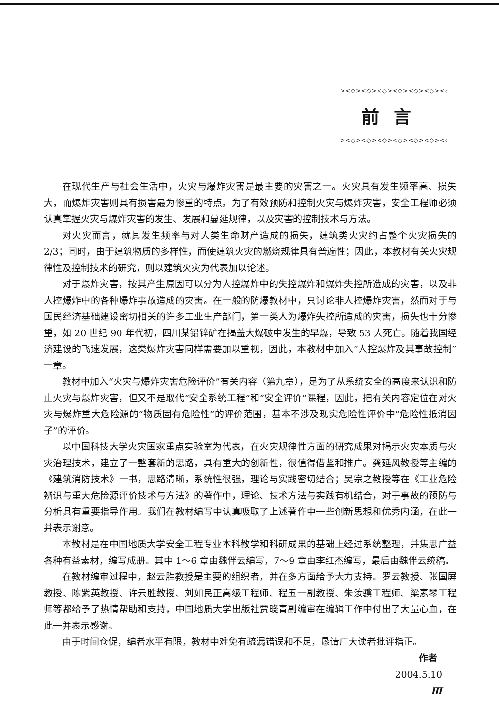><◇><◇><◇><◇><◇><◇><◇><◇><
前言
><◇><◇><◇><◇><◇><◇><◇><◇><
在现代生产与社会生活中，火灾与爆炸灾害是最主要的灾害之一。火灾具有发生频率高、损失大，而爆炸灾害则具有损害最为惨重的特点。为了有效预防和控制火灾与爆炸灾害，安全工程师必须认真掌握火灾与爆炸灾害的发生、发展和蔓延规律，以及灾害的控制技术与方法。
对火灾而言，就其发生频率与对人类生命财产造成的损失，建筑类火灾约占整个火灾损失的 2/3；同时，由于建筑物质的多样性，而使建筑火灾的燃烧规律具有普遍性；因此，本教材有关火灾规律性及控制技术的研究，则以建筑火灾为代表加以论述。
对于爆炸灾害，按其产生原因可以分为人控爆炸中的失控爆炸和爆炸失控所造成的灾害，以及非人控爆炸中的各种爆炸事故造成的灾害。在一般的防爆教材中，只讨论非人控爆炸灾害，然而对于与国民经济基础建设密切相关的许多工业生产部门，第一类人为爆炸失控所造成的灾害，损失也十分惨重，如 20 世纪 90 年代初，四川某铅锌矿在揭盖大爆破中发生的早爆，导致 53 人死亡。随着我国经济建设的飞速发展，这类爆炸灾害同样需要加以重视，因此，本教材中加入“人控爆炸及其事故控制”一章。
教材中加入“火灾与爆炸灾害危险评价”有关内容（第九章），是为了从系统安全的高度来认识和防止火灾与爆炸灾害，但又不是取代“安全系统工程”和“安全评价”课程，因此，把有关内容定位在对火灾与爆炸重大危险源的“物质固有危险性”的评价范围，基本不涉及现实危险性评价中“危险性抵消因子”的评价。
以中国科技大学火灾国家重点实验室为代表，在火灾规律性方面的研究成果对揭示火灾本质与火灾治理技术，建立了一整套新的思路，具有重大的创新性，很值得借鉴和推广。龚延风教授等主编的《建筑消防技术》一书，思路清晰，系统性很强，理论与实践密切结合；吴宗之教授等在《工业危险辨识与重大危险源评价技术与方法》的著作中，理论、技术方法与实践有机结合，对于事故的预防与分析具有重要指导作用。我们在教材编写中认真吸取了上述著作中一些创新思想和优秀内涵，在此一并表示谢意。
本教材是在中国地质大学安全工程专业本科教学和科研成果的基础上经过系统整理，并集思广益各种有益素材，编写成册。其中 1～6 章由魏伴云编写，7～9 章由李红杰编写，最后由魏伴云统稿。
在教材编审过程中，赵云胜教授是主要的组织者，并在多方面给予大力支持。罗云教授、张国屏教授、陈紫英教授、许云胜教授、刘如民正高级工程师、程五一副教授、朱汝骥工程师、梁素琴工程师等都给予了热情帮助和支持，中国地质大学出版社贾晓青副编审在编辑工作中付出了大量心血，在此一并表示感谢。
由于时间仓促，编者水平有限，教材中难免有疏漏错误和不足，恳请广大读者批评指正。
作者
2004.5.10
Ⅲ